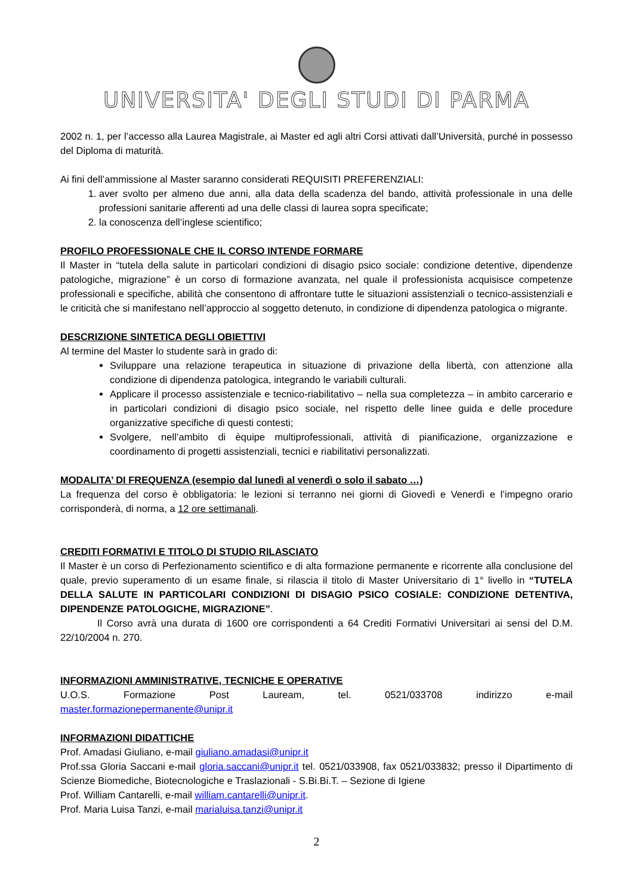UNIVERSITA' DEGLI STUDI DI PARMA
2002 n. 1, per l’accesso alla Laurea Magistrale, ai Master ed agli altri Corsi attivati dall’Università, purché in possesso del Diploma di maturità.
Ai fini dell’ammissione al Master saranno considerati REQUISITI PREFERENZIALI:
1. aver svolto per almeno due anni, alla data della scadenza del bando, attività professionale in una delle professioni sanitarie afferenti ad una delle classi di laurea sopra specificate;
2. la conoscenza dell’inglese scientifico;
PROFILO PROFESSIONALE CHE IL CORSO INTENDE FORMARE
Il Master in “tutela della salute in particolari condizioni di disagio psico sociale: condizione detentive, dipendenze patologiche, migrazione” è un corso di formazione avanzata, nel quale il professionista acquisisce competenze professionali e specifiche, abilità che consentono di affrontare tutte le situazioni assistenziali o tecnico-assistenziali e le criticità che si manifestano nell’approccio al soggetto detenuto, in condizione di dipendenza patologica o migrante.
DESCRIZIONE SINTETICA DEGLI OBIETTIVI
Al termine del Master lo studente sarà in grado di:
Sviluppare una relazione terapeutica in situazione di privazione della libertà, con attenzione alla condizione di dipendenza patologica, integrando le variabili culturali.
Applicare il processo assistenziale e tecnico-riabilitativo – nella sua completezza – in ambito carcerario e in particolari condizioni di disagio psico sociale, nel rispetto delle linee guida e delle procedure organizzative specifiche di questi contesti;
Svolgere, nell’ambito di èquipe multiprofessionali, attività di pianificazione, organizzazione e coordinamento di progetti assistenziali, tecnici e riabilitativi personalizzati.
MODALITA’ DI FREQUENZA (esempio dal lunedì al venerdì o solo il sabato …)
La frequenza del corso è obbligatoria: le lezioni si terranno nei giorni di Giovedì e Venerdì e l’impegno orario corrisponderà, di norma, a 12 ore settimanali.
CREDITI FORMATIVI E TITOLO DI STUDIO RILASCIATO
Il Master è un corso di Perfezionamento scientifico e di alta formazione permanente e ricorrente alla conclusione del quale, previo superamento di un esame finale, si rilascia il titolo di Master Universitario di 1° livello in “TUTELA DELLA SALUTE IN PARTICOLARI CONDIZIONI DI DISAGIO PSICO COSIALE: CONDIZIONE DETENTIVA, DIPENDENZE PATOLOGICHE, MIGRAZIONE”.
Il Corso avrà una durata di 1600 ore corrispondenti a 64 Crediti Formativi Universitari ai sensi del D.M. 22/10/2004 n. 270.
INFORMAZIONI AMMINISTRATIVE, TECNICHE E OPERATIVE
U.O.S. Formazione Post Lauream, tel. 0521/033708 indirizzo e-mail
master.formazionepermanente@unipr.it
INFORMAZIONI DIDATTICHE
Prof. Amadasi Giuliano, e-mail giuliano.amadasi@unipr.it
Prof.ssa Gloria Saccani e-mail gloria.saccani@unipr.it tel. 0521/033908, fax 0521/033832; presso il Dipartimento di Scienze Biomediche, Biotecnologiche e Traslazionali - S.Bi.Bi.T. – Sezione di Igiene
Prof. William Cantarelli, e-mail william.cantarelli@unipr.it.
Prof. Maria Luisa Tanzi, e-mail marialuisa.tanzi@unipr.it
2